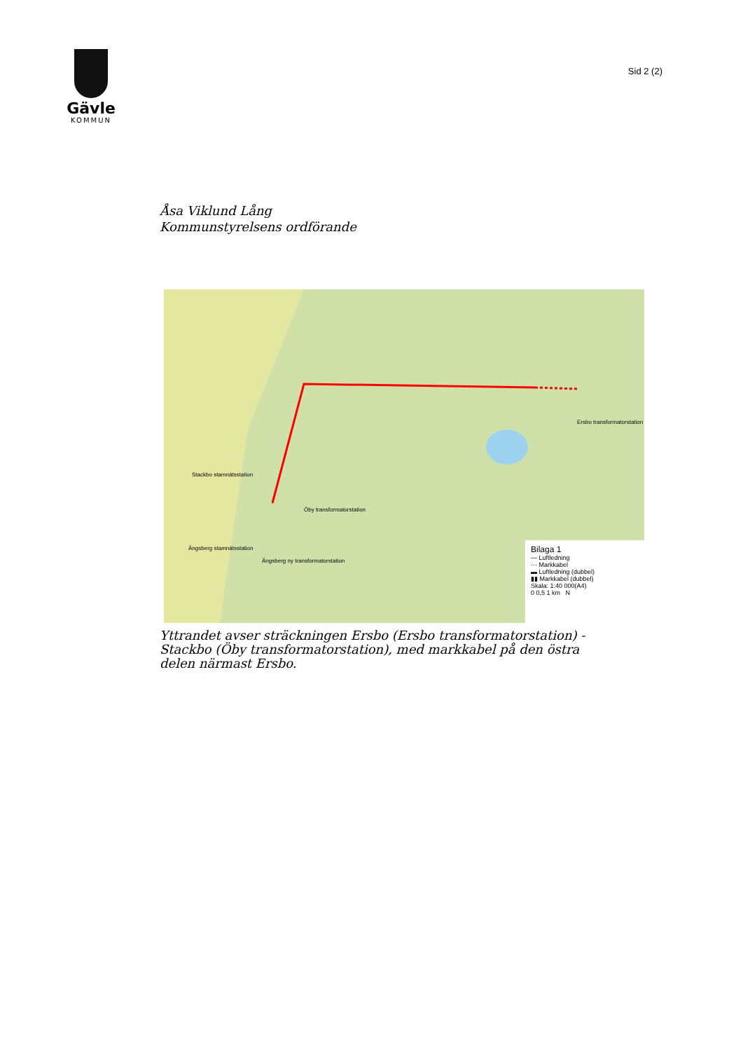Gävle
KOMMUN
Sid 2 (2)
Åsa Viklund Lång
Kommunstyrelsens ordförande
Ersbo transformatorstation
Stackbo stamnätsstation
Öby transformatorstation
Ängsberg stamnätsstation
Ängsberg ny transformatorstation
Bilaga 1
— Luftledning
··· Markkabel
▬ Luftledning (dubbel)
▮▮ Markkabel (dubbel)
Skala: 1:40 000(A4)
0 0,5 1 km N
Yttrandet avser sträckningen Ersbo (Ersbo transformatorstation) - Stackbo (Öby transformatorstation), med markkabel på den östra delen närmast Ersbo.